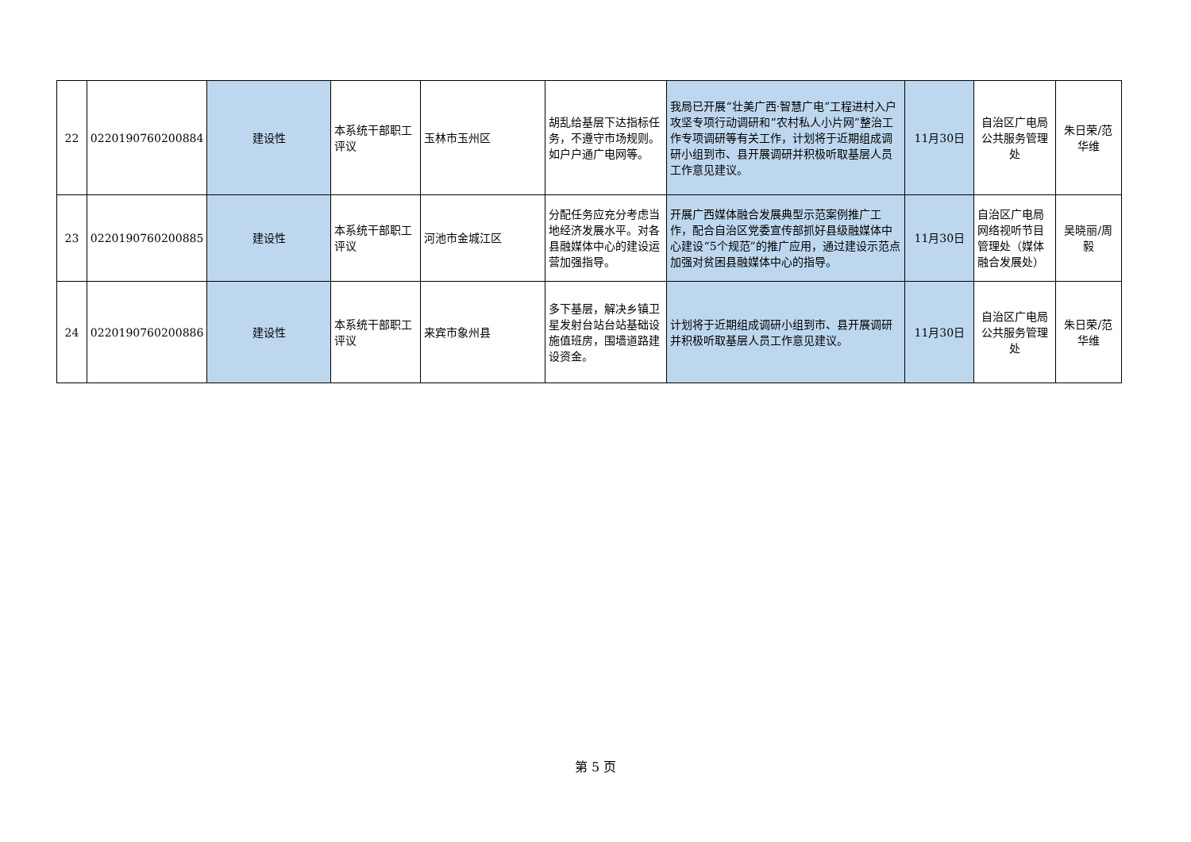| 22 | 0220190760200884 | 建设性 | 本系统干部职工评议 | 玉林市玉州区 | 胡乱给基层下达指标任务，不遵守市场规则。如户户通广电网等。 | 我局已开展“壮美广西·智慧广电”工程进村入户攻坚专项行动调研和“农村私人小片网”整治工作专项调研等有关工作，计划将于近期组成调研小组到市、县开展调研并积极听取基层人员工作意见建议。 | 11月30日 | 自治区广电局公共服务管理处 | 朱日荣/范华维 |
| 23 | 0220190760200885 | 建设性 | 本系统干部职工评议 | 河池市金城江区 | 分配任务应充分考虑当地经济发展水平。对各县融媒体中心的建设运营加强指导。 | 开展广西媒体融合发展典型示范案例推广工作，配合自治区党委宣传部抓好县级融媒体中心建设“5个规范”的推广应用，通过建设示范点加强对贫困县融媒体中心的指导。 | 11月30日 | 自治区广电局网络视听节目管理处（媒体融合发展处） | 吴晓丽/周毅 |
| 24 | 0220190760200886 | 建设性 | 本系统干部职工评议 | 来宾市象州县 | 多下基层，解决乡镇卫星发射台站台站基础设施值班房，围墙道路建设资金。 | 计划将于近期组成调研小组到市、县开展调研并积极听取基层人员工作意见建议。 | 11月30日 | 自治区广电局公共服务管理处 | 朱日荣/范华维 |
第 5 页